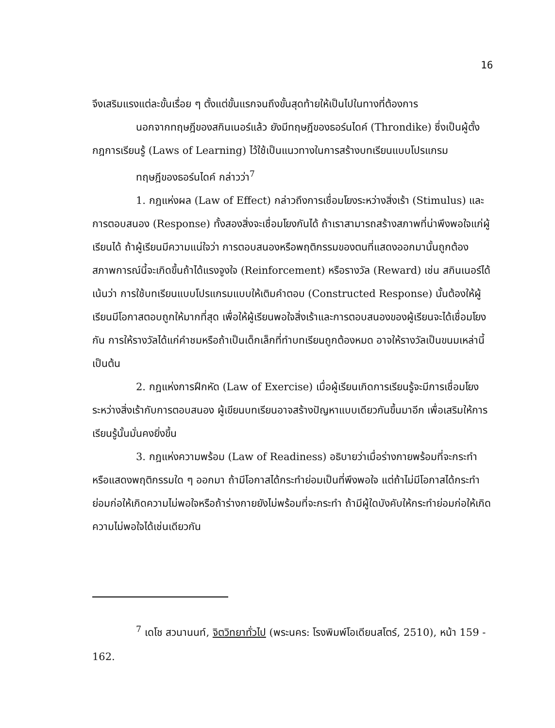16
จึงเสริมแรงแต่ละขั้นเรื่อย ๆ ตั้งแต่ขั้นแรกจนถึงขั้นสุดท้ายให้เป็นไปในทางที่ต้องการ
นอกจากทฤษฎีของสกินเนอร์แล้ว ยังมีทฤษฎีของธอร์นไดค์ (Throndike) ซึ่งเป็นผู้ตั้งกฎการเรียนรู้ (Laws of Learning) ไว้ใช้เป็นแนวทางในการสร้างบทเรียนแบบโปรแกรม
ทฤษฎีของธอร์นไดค์ กล่าวว่า<sup>7</sup>
1. กฎแห่งผล (Law of Effect) กล่าวถึงการเชื่อมโยงระหว่างสิ่งเร้า (Stimulus) และการตอบสนอง (Response) ทั้งสองสิ่งจะเชื่อมโยงกันได้ ถ้าเราสามารถสร้างสภาพที่น่าพึงพอใจแก่ผู้เรียนได้ ถ้าผู้เรียนมีความแน่ใจว่า การตอบสนองหรือพฤติกรรมของตนที่แสดงออกมานั้นถูกต้อง สภาพการณ์นี้จะเกิดขึ้นถ้าได้แรงจูงใจ (Reinforcement) หรือรางวัล (Reward) เช่น สกินเนอร์ได้เน้นว่า การใช้บทเรียนแบบโปรแกรมแบบให้เติมคำตอบ (Constructed Response) นั้นต้องให้ผู้เรียนมีโอกาสตอบถูกให้มากที่สุด เพื่อให้ผู้เรียนพอใจสิ่งเร้าและการตอบสนองของผู้เรียนจะได้เชื่อมโยงกัน การให้รางวัลได้แก่คำชมหรือถ้าเป็นเด็กเล็กที่ทำบทเรียนถูกต้องหมด อาจให้รางวัลเป็นขนมเหล่านี้ เป็นต้น
2. กฎแห่งการฝึกหัด (Law of Exercise) เมื่อผู้เรียนเกิดการเรียนรู้จะมีการเชื่อมโยงระหว่างสิ่งเร้ากับการตอบสนอง ผู้เขียนบทเรียนอาจสร้างปัญหาแบบเดียวกันขึ้นมาอีก เพื่อเสริมให้การเรียนรู้นั้นมั่นคงยิ่งขึ้น
3. กฎแห่งความพร้อม (Law of Readiness) อธิบายว่าเมื่อร่างกายพร้อมที่จะกระทำหรือแสดงพฤติกรรมใด ๆ ออกมา ถ้ามีโอกาสได้กระทำย่อมเป็นที่พึงพอใจ แต่ถ้าไม่มีโอกาสได้กระทำย่อมก่อให้เกิดความไม่พอใจหรือถ้าร่างกายยังไม่พร้อมที่จะกระทำ ถ้ามีผู้ใดบังคับให้กระทำย่อมก่อให้เกิดความไม่พอใจได้เช่นเดียวกัน
<sup>7</sup> เดโช สวนานนท์, จิตวิทยาทั่วไป (พระนคร: โรงพิมพ์โอเดียนสโตร์, 2510), หน้า 159 - 162.